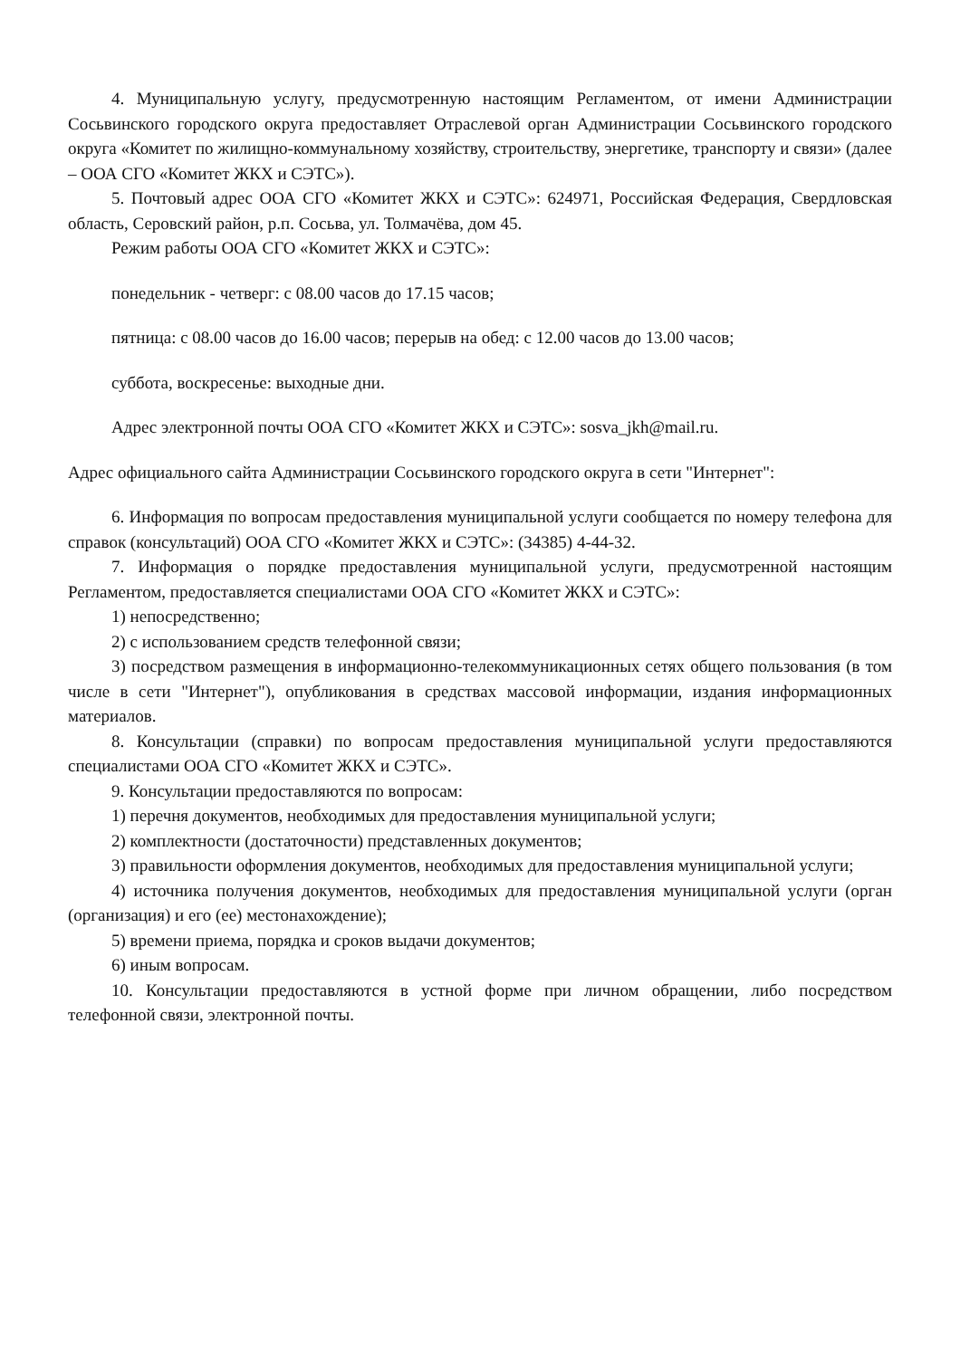4. Муниципальную услугу, предусмотренную настоящим Регламентом, от имени Администрации Сосьвинского городского округа предоставляет Отраслевой орган Администрации Сосьвинского городского округа «Комитет по жилищно-коммунальному хозяйству, строительству, энергетике, транспорту и связи» (далее – ООА СГО «Комитет ЖКХ и СЭТС»).
5. Почтовый адрес ООА СГО «Комитет ЖКХ и СЭТС»: 624971, Российская Федерация, Свердловская область, Серовский район, р.п. Сосьва, ул. Толмачёва, дом 45.
Режим работы ООА СГО «Комитет ЖКХ и СЭТС»:
понедельник - четверг: с 08.00 часов до 17.15 часов;
пятница: с 08.00 часов до 16.00 часов; перерыв на обед: с 12.00 часов до 13.00 часов;
суббота, воскресенье: выходные дни.
Адрес электронной почты ООА СГО «Комитет ЖКХ и СЭТС»: sosva_jkh@mail.ru.
Адрес официального сайта Администрации Сосьвинского городского округа в сети "Интернет":
6. Информация по вопросам предоставления муниципальной услуги сообщается по номеру телефона для справок (консультаций) ООА СГО «Комитет ЖКХ и СЭТС»: (34385) 4-44-32.
7. Информация о порядке предоставления муниципальной услуги, предусмотренной настоящим Регламентом, предоставляется специалистами ООА СГО «Комитет ЖКХ и СЭТС»:
1) непосредственно;
2) с использованием средств телефонной связи;
3) посредством размещения в информационно-телекоммуникационных сетях общего пользования (в том числе в сети "Интернет"), опубликования в средствах массовой информации, издания информационных материалов.
8. Консультации (справки) по вопросам предоставления муниципальной услуги предоставляются специалистами ООА СГО «Комитет ЖКХ и СЭТС».
9. Консультации предоставляются по вопросам:
1) перечня документов, необходимых для предоставления муниципальной услуги;
2) комплектности (достаточности) представленных документов;
3) правильности оформления документов, необходимых для предоставления муниципальной услуги;
4) источника получения документов, необходимых для предоставления муниципальной услуги (орган (организация) и его (ее) местонахождение);
5) времени приема, порядка и сроков выдачи документов;
6) иным вопросам.
10. Консультации предоставляются в устной форме при личном обращении, либо посредством телефонной связи, электронной почты.